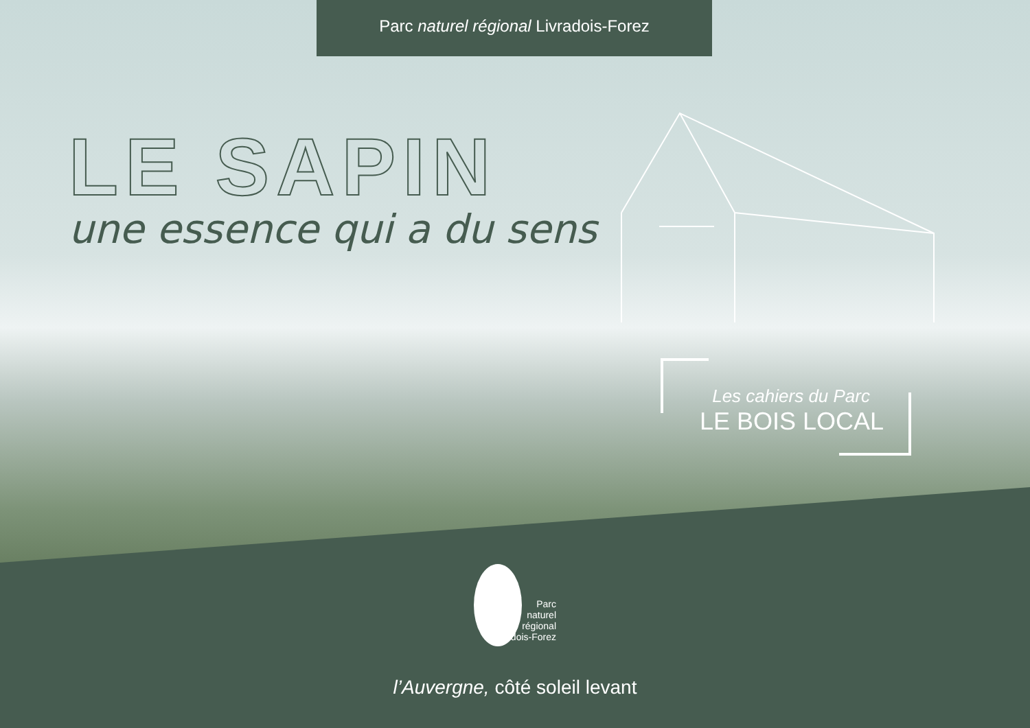Parc naturel régional Livradois-Forez
LE SAPIN
une essence qui a du sens
Les cahiers du Parc
LE BOIS LOCAL
Parc
naturel
régional
Livradois-Forez
l’Auvergne, côté soleil levant